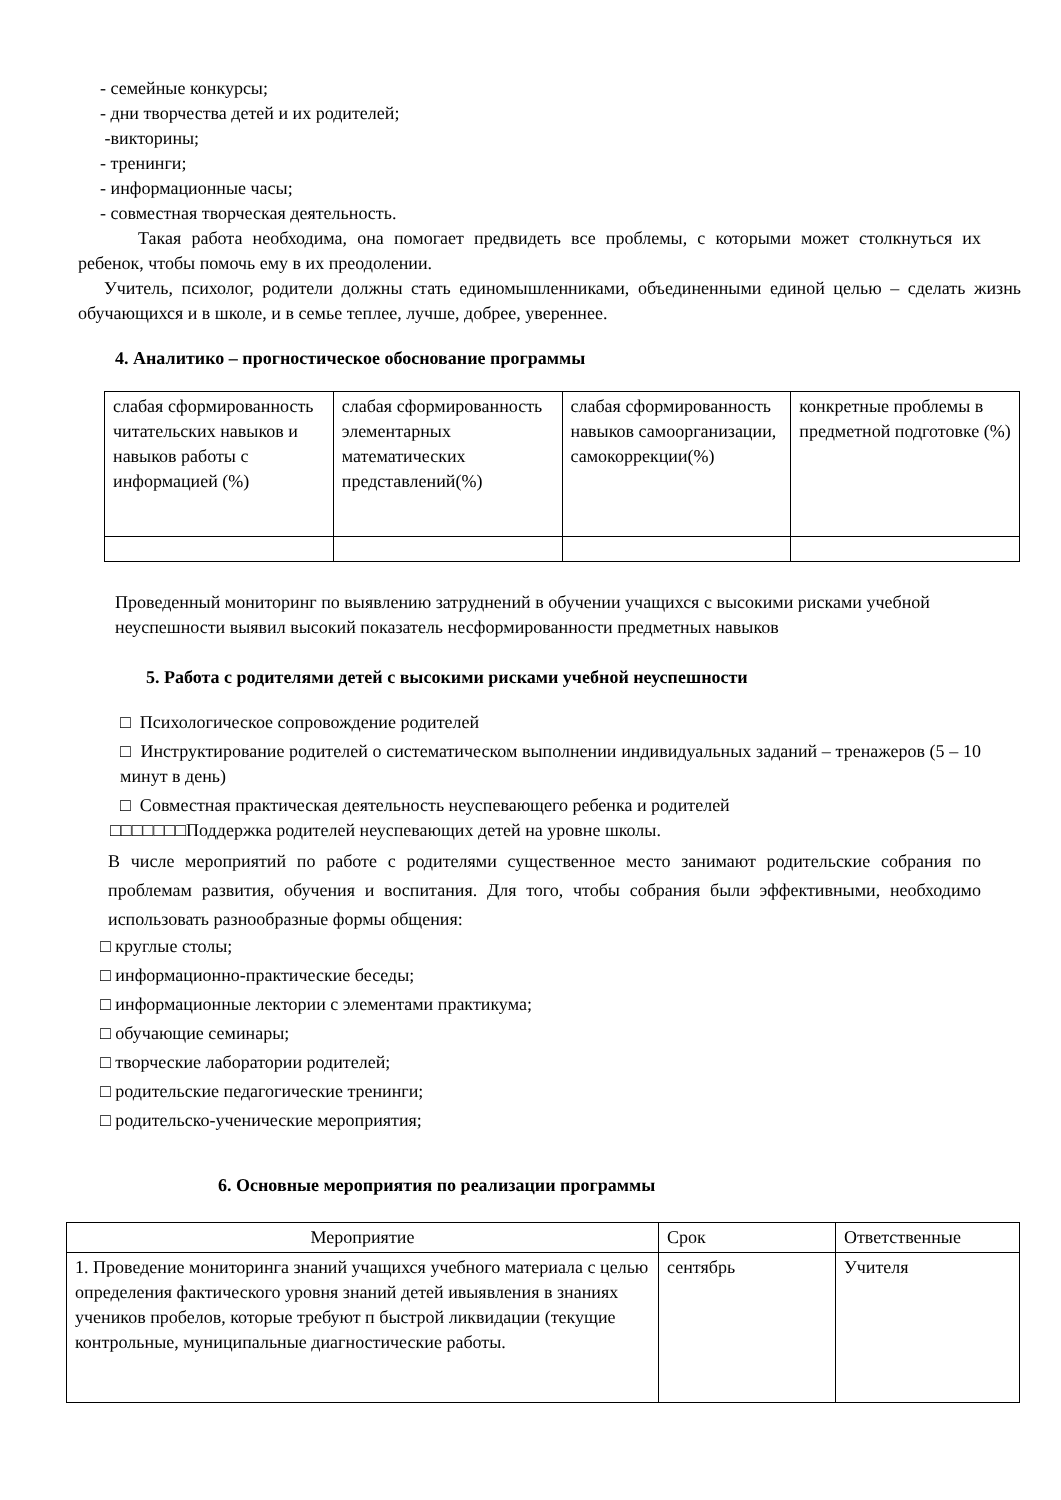- семейные конкурсы;
- дни творчества детей и их родителей;
-викторины;
- тренинги;
- информационные часы;
- совместная творческая деятельность.
Такая работа необходима, она помогает предвидеть все проблемы, с которыми может столкнуться их ребенок, чтобы помочь ему в их преодолении.
Учитель, психолог, родители должны стать единомышленниками, объединенными единой целью – сделать жизнь обучающихся и в школе, и в семье теплее, лучше, добрее, увереннее.
4. Аналитико – прогностическое обоснование программы
| слабая сформированность читательских навыков и навыков работы с информацией (%) | слабая сформированность элементарных математических представлений(%) | слабая сформированность навыков самоорганизации, самокоррекции(%) | конкретные проблемы в предметной подготовке (%) |
Проведенный мониторинг по выявлению затруднений в обучении учащихся с высокими рисками учебной неуспешности выявил высокий показатель несформированности предметных навыков
5. Работа с родителями детей с высокими рисками учебной неуспешности
□ Психологическое сопровождение родителей
□ Инструктирование родителей о систематическом выполнении индивидуальных заданий – тренажеров (5 – 10 минут в день)
□ Совместная практическая деятельность неуспевающего ребенка и родителей
□□□□□□□Поддержка родителей неуспевающих детей на уровне школы.
В числе мероприятий по работе с родителями существенное место занимают родительские собрания по проблемам развития, обучения и воспитания. Для того, чтобы собрания были эффективными, необходимо использовать разнообразные формы общения:
□ круглые столы;
□ информационно-практические беседы;
□ информационные лектории с элементами практикума;
□ обучающие семинары;
□ творческие лаборатории родителей;
□ родительские педагогические тренинги;
□ родительско-ученические мероприятия;
6. Основные мероприятия по реализации программы
| Мероприятие | Срок | Ответственные |
| --- | --- | --- |
| 1. Проведение мониторинга знаний учащихся учебного материала с целью определения фактического уровня знаний детей ивыявления в знаниях учеников пробелов, которые требуют п быстрой ликвидации (текущие контрольные, муниципальные диагностические работы. | сентябрь | Учителя |